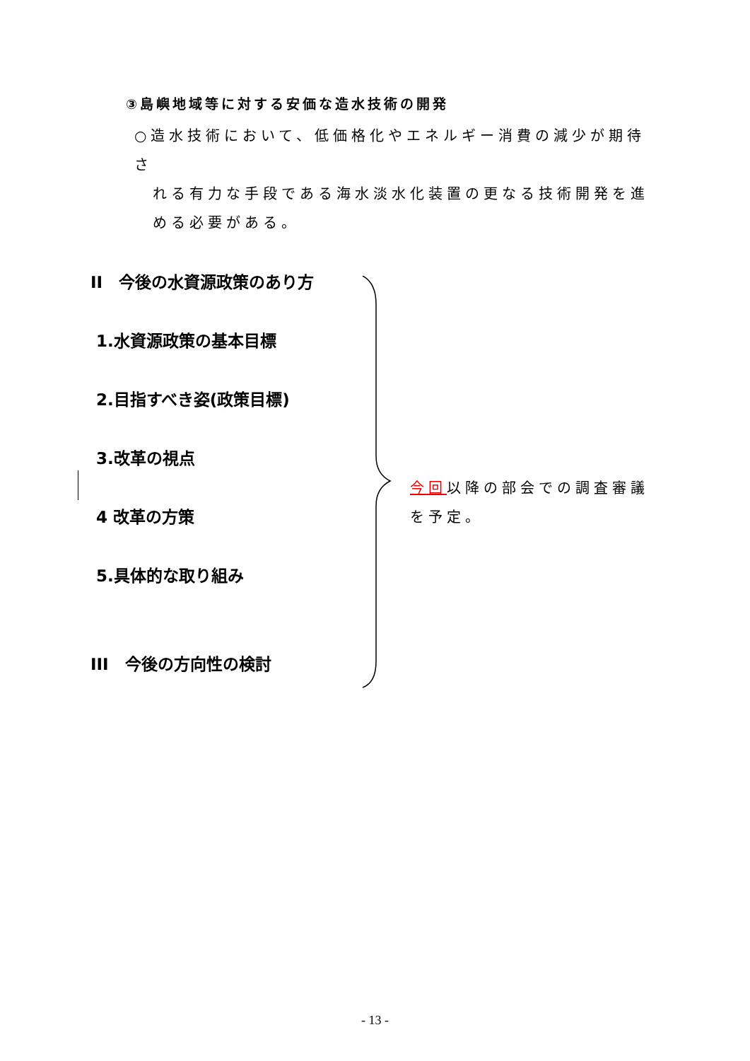③島嶼地域等に対する安価な造水技術の開発
○造水技術において、低価格化やエネルギー消費の減少が期待さ
れる有力な手段である海水淡水化装置の更なる技術開発を進
める必要がある。
II　今後の水資源政策のあり方
1.水資源政策の基本目標
2.目指すべき姿(政策目標)
3.改革の視点
4 改革の方策
5.具体的な取り組み
III　今後の方向性の検討
今回以降の部会での調査審議を予定。
- 13 -